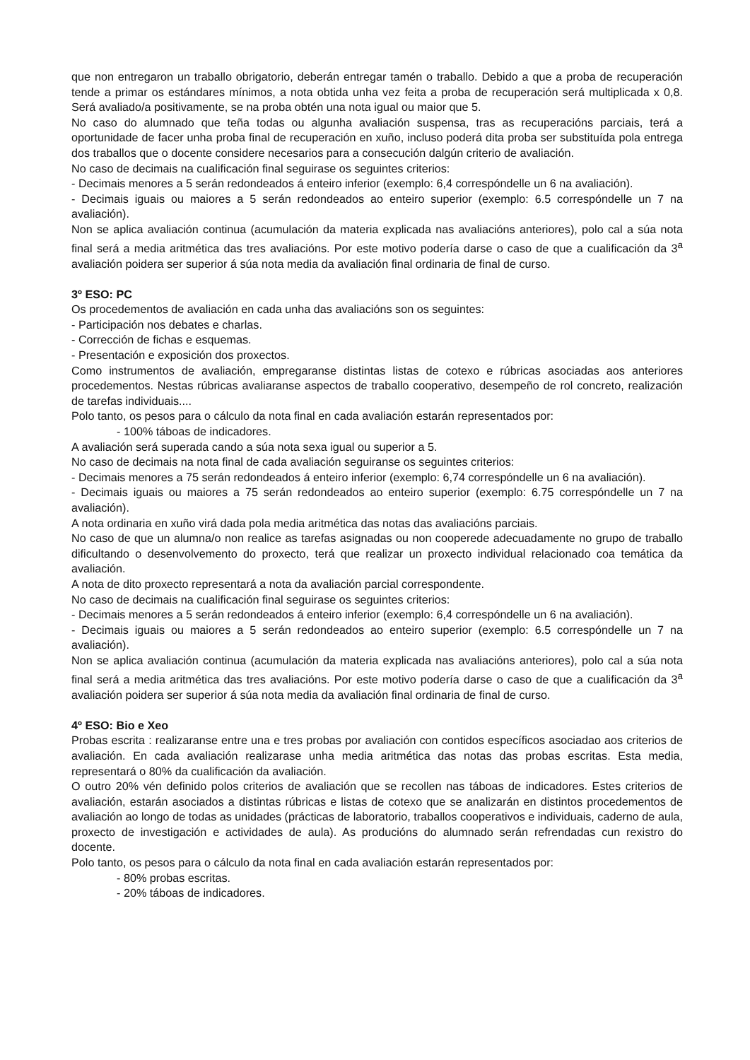que non entregaron un traballo obrigatorio, deberán entregar tamén o traballo. Debido a que a proba de recuperación tende a primar os estándares mínimos, a nota obtida unha vez feita a proba de recuperación será multiplicada x 0,8. Será avaliado/a positivamente, se na proba obtén una nota igual ou maior que 5.
No caso do alumnado que teña todas ou algunha avaliación suspensa, tras as recuperacións parciais, terá a oportunidade de facer unha proba final de recuperación en xuño, incluso poderá dita proba ser substituída pola entrega dos traballos que o docente considere necesarios para a consecución dalgún criterio de avaliación.
No caso de decimais na cualificación final seguirase os seguintes criterios:
- Decimais menores a 5 serán redondeados á enteiro inferior (exemplo: 6,4 correspóndelle un 6 na avaliación).
- Decimais iguais ou maiores a 5 serán redondeados ao enteiro superior (exemplo: 6.5 correspóndelle un 7 na avaliación).
Non se aplica avaliación continua (acumulación da materia explicada nas avaliacións anteriores), polo cal a súa nota final será a media aritmética das tres avaliacións. Por este motivo podería darse o caso de que a cualificación da 3<sup>a</sup> avaliación poidera ser superior á súa nota media da avaliación final ordinaria de final de curso.
3º ESO: PC
Os procedementos de avaliación en cada unha das avaliacións son os seguintes:
- Participación nos debates e charlas.
- Corrección de fichas e esquemas.
- Presentación e exposición dos proxectos.
Como instrumentos de avaliación, empregaranse distintas listas de cotexo e rúbricas asociadas aos anteriores procedementos. Nestas rúbricas avaliaranse aspectos de traballo cooperativo, desempeño de rol concreto, realización de tarefas individuais....
Polo tanto, os pesos para o cálculo da nota final en cada avaliación estarán representados por:
- 100% táboas de indicadores.
A avaliación será superada cando a súa nota sexa igual ou superior a 5.
No caso de decimais na nota final de cada avaliación seguiranse os seguintes criterios:
- Decimais menores a 75 serán redondeados á enteiro inferior (exemplo: 6,74 correspóndelle un 6 na avaliación).
- Decimais iguais ou maiores a 75 serán redondeados ao enteiro superior (exemplo: 6.75 correspóndelle un 7 na avaliación).
A nota ordinaria en xuño virá dada pola media aritmética das notas das avaliacións parciais.
No caso de que un alumna/o non realice as tarefas asignadas ou non cooperede adecuadamente no grupo de traballo dificultando o desenvolvemento do proxecto, terá que realizar un proxecto individual relacionado coa temática da avaliación.
A nota de dito proxecto representará a nota da avaliación parcial correspondente.
No caso de decimais na cualificación final seguirase os seguintes criterios:
- Decimais menores a 5 serán redondeados á enteiro inferior (exemplo: 6,4 correspóndelle un 6 na avaliación).
- Decimais iguais ou maiores a 5 serán redondeados ao enteiro superior (exemplo: 6.5 correspóndelle un 7 na avaliación).
Non se aplica avaliación continua (acumulación da materia explicada nas avaliacións anteriores), polo cal a súa nota final será a media aritmética das tres avaliacións. Por este motivo podería darse o caso de que a cualificación da 3<sup>a</sup> avaliación poidera ser superior á súa nota media da avaliación final ordinaria de final de curso.
4º ESO: Bio e Xeo
Probas escrita : realizaranse entre una e tres probas por avaliación con contidos específicos asociadao aos criterios de avaliación. En cada avaliación realizarase unha media aritmética das notas das probas escritas. Esta media, representará o 80% da cualificación da avaliación.
O outro 20% vén definido polos criterios de avaliación que se recollen nas táboas de indicadores. Estes criterios de avaliación, estarán asociados a distintas rúbricas e listas de cotexo que se analizarán en distintos procedementos de avaliación ao longo de todas as unidades (prácticas de laboratorio, traballos cooperativos e individuais, caderno de aula, proxecto de investigación e actividades de aula). As producións do alumnado serán refrendadas cun rexistro do docente.
Polo tanto, os pesos para o cálculo da nota final en cada avaliación estarán representados por:
- 80% probas escritas.
- 20% táboas de indicadores.